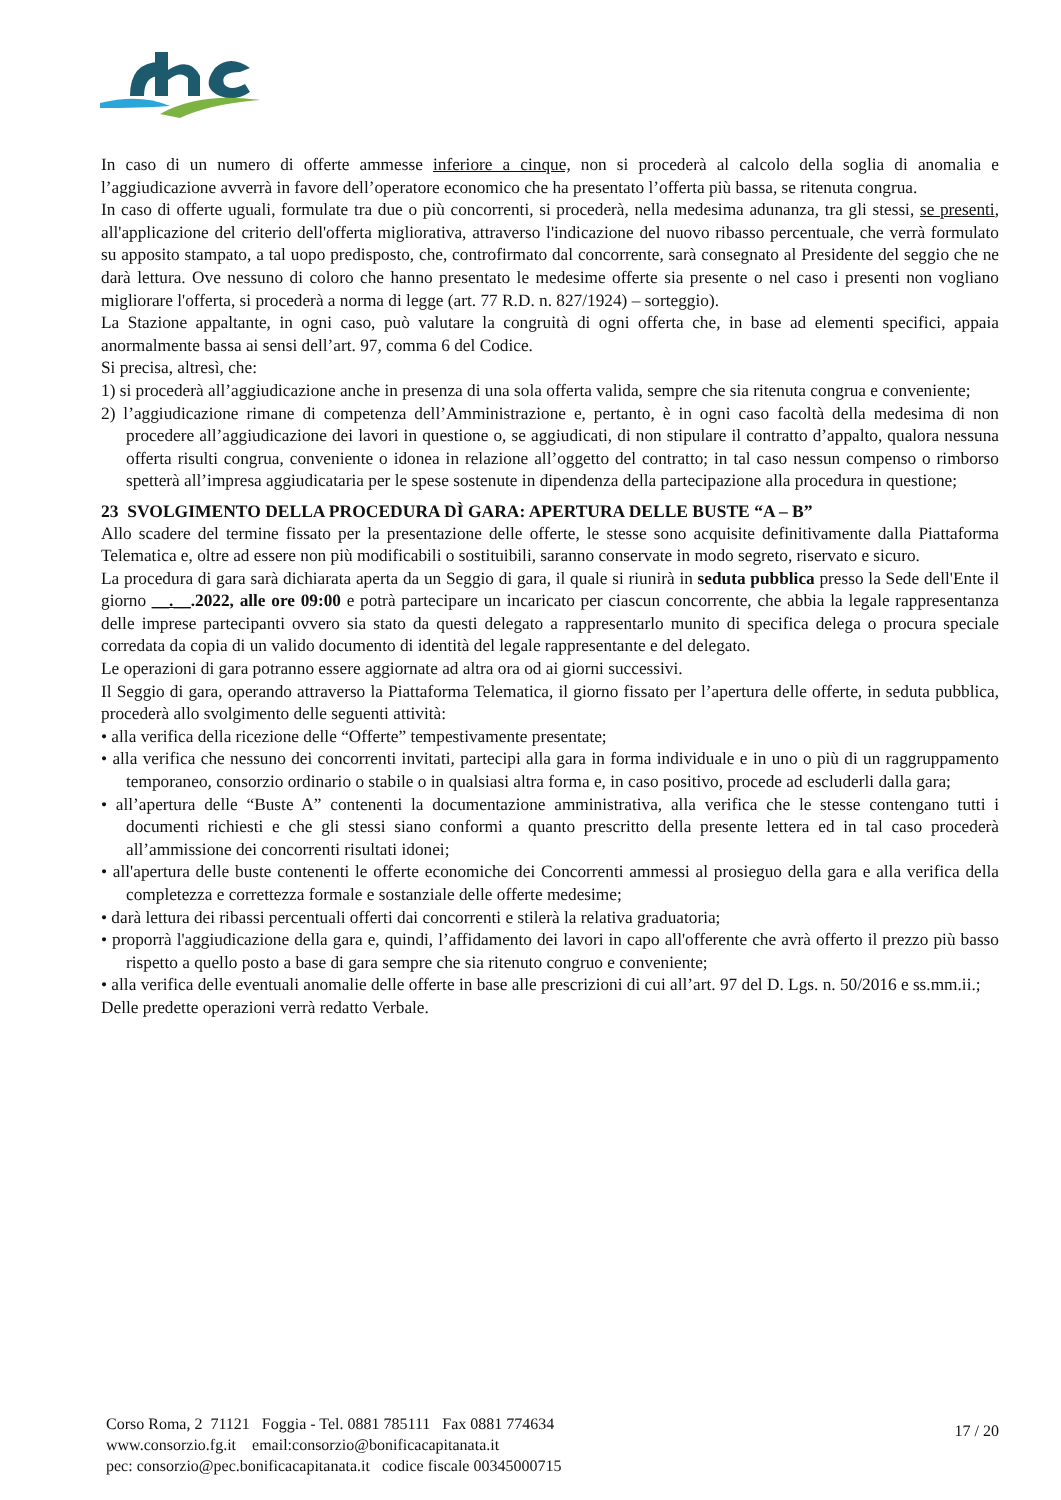In caso di un numero di offerte ammesse inferiore a cinque, non si procederà al calcolo della soglia di anomalia e l’aggiudicazione avverrà in favore dell’operatore economico che ha presentato l’offerta più bassa, se ritenuta congrua.
In caso di offerte uguali, formulate tra due o più concorrenti, si procederà, nella medesima adunanza, tra gli stessi, se presenti, all'applicazione del criterio dell'offerta migliorativa, attraverso l'indicazione del nuovo ribasso percentuale, che verrà formulato su apposito stampato, a tal uopo predisposto, che, controfirmato dal concorrente, sarà consegnato al Presidente del seggio che ne darà lettura. Ove nessuno di coloro che hanno presentato le medesime offerte sia presente o nel caso i presenti non vogliano migliorare l'offerta, si procederà a norma di legge (art. 77 R.D. n. 827/1924) – sorteggio).
La Stazione appaltante, in ogni caso, può valutare la congruità di ogni offerta che, in base ad elementi specifici, appaia anormalmente bassa ai sensi dell’art. 97, comma 6 del Codice.
Si precisa, altresì, che:
1) si procederà all’aggiudicazione anche in presenza di una sola offerta valida, sempre che sia ritenuta congrua e conveniente;
2) l’aggiudicazione rimane di competenza dell’Amministrazione e, pertanto, è in ogni caso facoltà della medesima di non procedere all’aggiudicazione dei lavori in questione o, se aggiudicati, di non stipulare il contratto d’appalto, qualora nessuna offerta risulti congrua, conveniente o idonea in relazione all’oggetto del contratto; in tal caso nessun compenso o rimborso spetterà all’impresa aggiudicataria per le spese sostenute in dipendenza della partecipazione alla procedura in questione;
23 SVOLGIMENTO DELLA PROCEDURA DÌ GARA: APERTURA DELLE BUSTE “A – B”
Allo scadere del termine fissato per la presentazione delle offerte, le stesse sono acquisite definitivamente dalla Piattaforma Telematica e, oltre ad essere non più modificabili o sostituibili, saranno conservate in modo segreto, riservato e sicuro.
La procedura di gara sarà dichiarata aperta da un Seggio di gara, il quale si riunirà in seduta pubblica presso la Sede dell'Ente il giorno __.__.2022, alle ore 09:00 e potrà partecipare un incaricato per ciascun concorrente, che abbia la legale rappresentanza delle imprese partecipanti ovvero sia stato da questi delegato a rappresentarlo munito di specifica delega o procura speciale corredata da copia di un valido documento di identità del legale rappresentante e del delegato.
Le operazioni di gara potranno essere aggiornate ad altra ora od ai giorni successivi.
Il Seggio di gara, operando attraverso la Piattaforma Telematica, il giorno fissato per l’apertura delle offerte, in seduta pubblica, procederà allo svolgimento delle seguenti attività:
• alla verifica della ricezione delle “Offerte” tempestivamente presentate;
• alla verifica che nessuno dei concorrenti invitati, partecipi alla gara in forma individuale e in uno o più di un raggruppamento temporaneo, consorzio ordinario o stabile o in qualsiasi altra forma e, in caso positivo, procede ad escluderli dalla gara;
• all’apertura delle “Buste A” contenenti la documentazione amministrativa, alla verifica che le stesse contengano tutti i documenti richiesti e che gli stessi siano conformi a quanto prescritto della presente lettera ed in tal caso procederà all’ammissione dei concorrenti risultati idonei;
• all'apertura delle buste contenenti le offerte economiche dei Concorrenti ammessi al prosieguo della gara e alla verifica della completezza e correttezza formale e sostanziale delle offerte medesime;
• darà lettura dei ribassi percentuali offerti dai concorrenti e stilerà la relativa graduatoria;
• proporrà l'aggiudicazione della gara e, quindi, l’affidamento dei lavori in capo all'offerente che avrà offerto il prezzo più basso rispetto a quello posto a base di gara sempre che sia ritenuto congruo e conveniente;
• alla verifica delle eventuali anomalie delle offerte in base alle prescrizioni di cui all’art. 97 del D. Lgs. n. 50/2016 e ss.mm.ii.;
Delle predette operazioni verrà redatto Verbale.
Corso Roma, 2 71121 Foggia - Tel. 0881 785111 Fax 0881 774634
www.consorzio.fg.it email:consorzio@bonificacapitanata.it
pec: consorzio@pec.bonificacapitanata.it codice fiscale 00345000715
17 / 20